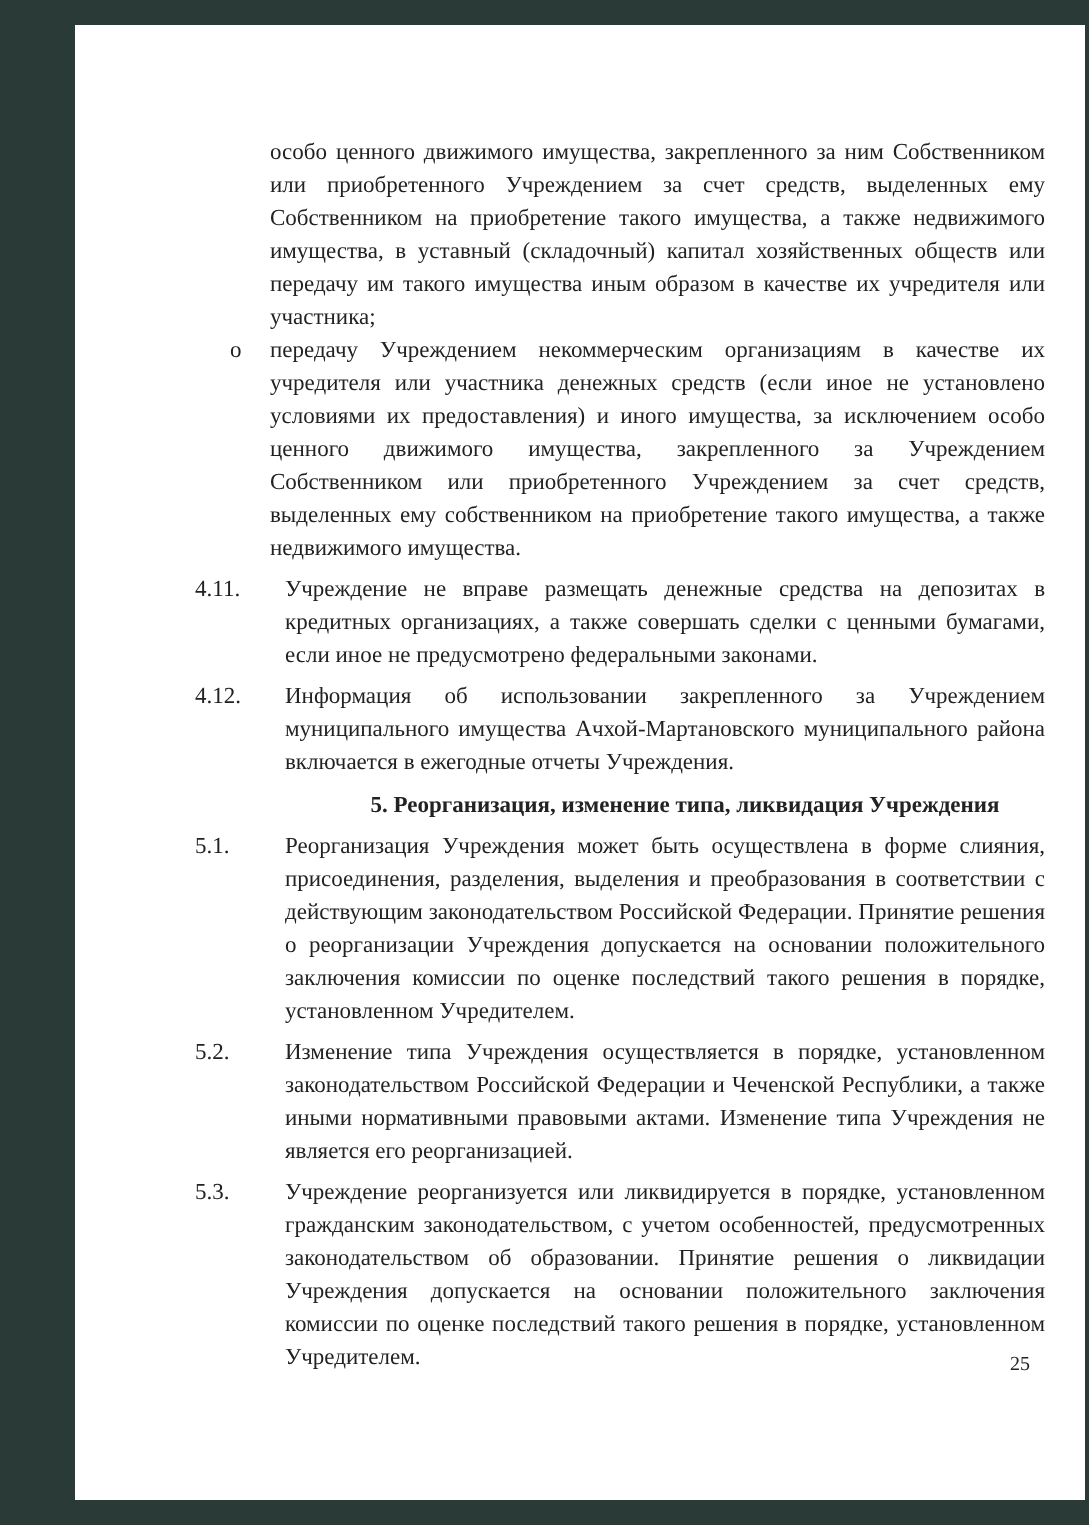особо ценного движимого имущества, закрепленного за ним Собственником или приобретенного Учреждением за счет средств, выделенных ему Собственником на приобретение такого имущества, а также недвижимого имущества, в уставный (складочный) капитал хозяйственных обществ или передачу им такого имущества иным образом в качестве их учредителя или участника;
o передачу Учреждением некоммерческим организациям в качестве их учредителя или участника денежных средств (если иное не установлено условиями их предоставления) и иного имущества, за исключением особо ценного движимого имущества, закрепленного за Учреждением Собственником или приобретенного Учреждением за счет средств, выделенных ему собственником на приобретение такого имущества, а также недвижимого имущества.
4.11. Учреждение не вправе размещать денежные средства на депозитах в кредитных организациях, а также совершать сделки с ценными бумагами, если иное не предусмотрено федеральными законами.
4.12. Информация об использовании закрепленного за Учреждением муниципального имущества Ачхой-Мартановского муниципального района включается в ежегодные отчеты Учреждения.
5. Реорганизация, изменение типа, ликвидация Учреждения
5.1. Реорганизация Учреждения может быть осуществлена в форме слияния, присоединения, разделения, выделения и преобразования в соответствии с действующим законодательством Российской Федерации. Принятие решения о реорганизации Учреждения допускается на основании положительного заключения комиссии по оценке последствий такого решения в порядке, установленном Учредителем.
5.2. Изменение типа Учреждения осуществляется в порядке, установленном законодательством Российской Федерации и Чеченской Республики, а также иными нормативными правовыми актами. Изменение типа Учреждения не является его реорганизацией.
5.3. Учреждение реорганизуется или ликвидируется в порядке, установленном гражданским законодательством, с учетом особенностей, предусмотренных законодательством об образовании. Принятие решения о ликвидации Учреждения допускается на основании положительного заключения комиссии по оценке последствий такого решения в порядке, установленном Учредителем.
25